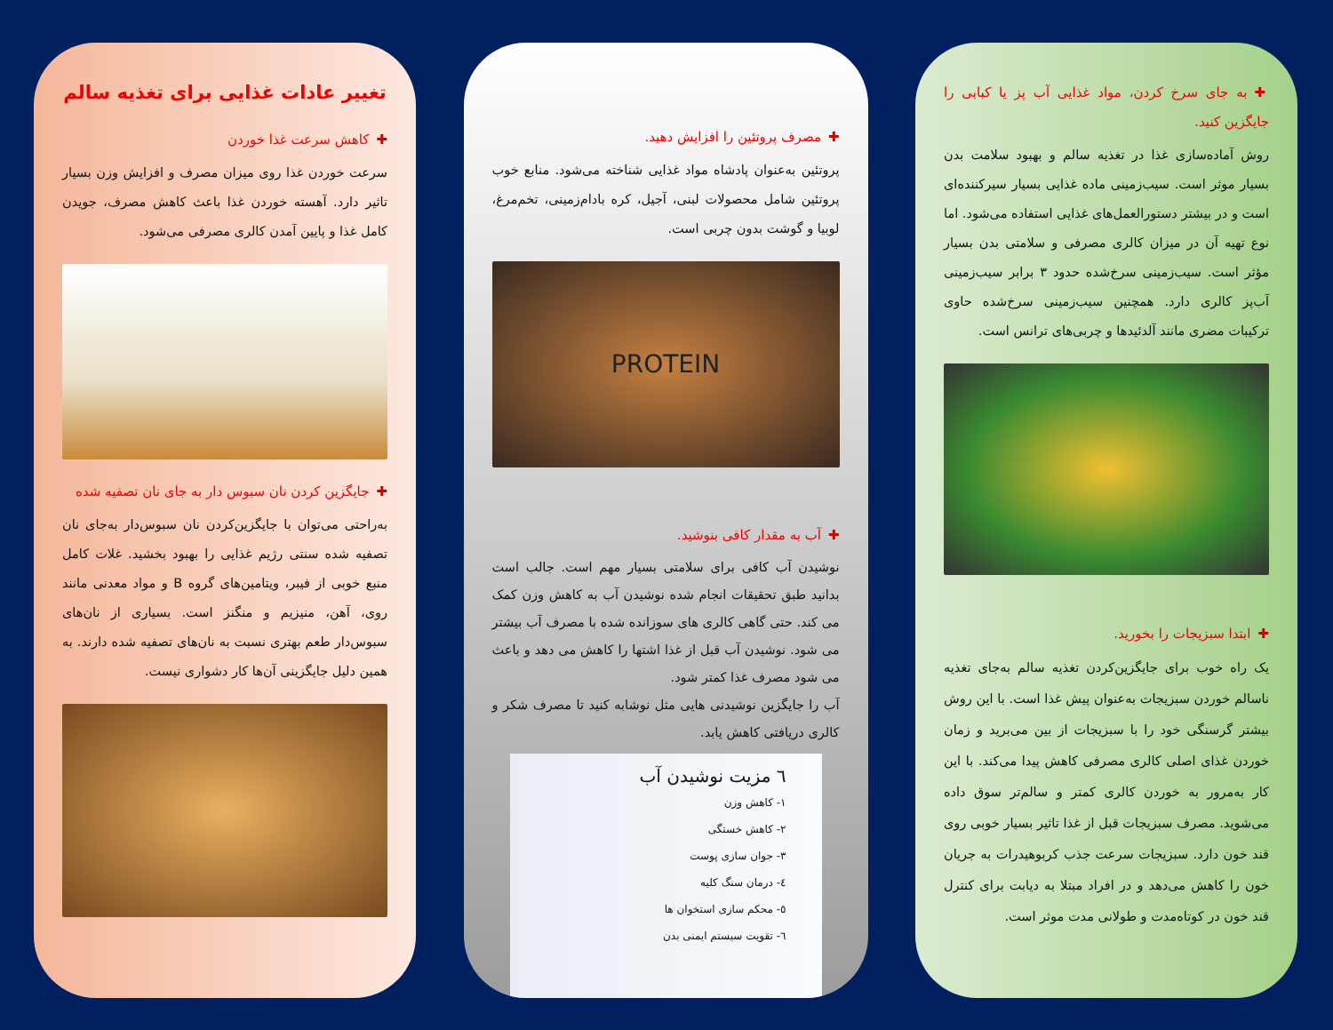تغییر عادات غذایی برای تغذیه سالم
✚کاهش سرعت غذا خوردن
سرعت خوردن غذا روی میزان مصرف و افزایش وزن بسیار تاثیر دارد. آهسته خوردن غذا باعث کاهش مصرف، جویدن کامل غذا و پایین آمدن کالری مصرفی می‌شود.
✚جایگزین کردن نان سبوس دار به جای نان تصفیه شده
به‌راحتی می‌توان با جایگزین‌کردن نان سبوس‌دار به‌جای نان تصفیه شده سنتی رژیم غذایی را بهبود بخشید. غلات کامل منبع خوبی از فیبر، ویتامین‌های گروه B و مواد معدنی مانند روی، آهن، منیزیم و منگنز است. بسیاری از نان‌های سبوس‌دار طعم بهتری نسبت به نان‌های تصفیه شده دارند. به همین دلیل جایگزینی آن‌ها کار دشواری نیست.
✚مصرف پروتئین را افزایش دهید.
پروتئین به‌عنوان پادشاه مواد غذایی شناخته می‌شود. منابع خوب پروتئین شامل محصولات لبنی، آجیل، کره بادام‌زمینی، تخم‌مرغ، لوبیا و گوشت بدون چربی است.
PROTEIN
✚آب به مقدار کافی بنوشید.
نوشیدن آب کافی برای سلامتی بسیار مهم است. جالب است بدانید طبق تحقیقات انجام شده نوشیدن آب به کاهش وزن کمک می کند. حتی گاهی کالری های سوزانده شده با مصرف آب بیشتر می شود. نوشیدن آب قبل از غذا اشتها را کاهش می دهد و باعث می شود مصرف غذا کمتر شود.
آب را جایگزین نوشیدنی هایی مثل نوشابه کنید تا مصرف شکر و کالری دریافتی کاهش یابد.
٦ مزیت نوشیدن آب
١- کاهش وزن
٢- کاهش خستگی
٣- جوان سازی پوست
٤- درمان سنگ کلیه
٥- محکم سازی استخوان ها
٦- تقویت سیستم ایمنی بدن
✚به جای سرخ کردن، مواد غذایی آب پز یا کبابی را جایگزین کنید.
روش آماده‌سازی غذا در تغذیه سالم و بهبود سلامت بدن بسیار موثر است. سیب‌زمینی ماده غذایی بسیار سیرکننده‌ای است و در بیشتر دستورالعمل‌های غذایی استفاده می‌شود. اما نوع تهیه آن در میزان کالری مصرفی و سلامتی بدن بسیار مؤثر است. سیب‌زمینی سرخ‌شده حدود ۳ برابر سیب‌زمینی آب‌پز کالری دارد. همچنین سیب‌زمینی سرخ‌شده حاوی ترکیبات مضری مانند آلدئیدها و چربی‌های ترانس است.
✚ابتدا سبزیجات را بخورید.
یک راه خوب برای جایگزین‌کردن تغذیه سالم به‌جای تغذیه ناسالم خوردن سبزیجات به‌عنوان پیش غذا است. با این روش بیشتر گرسنگی خود را با سبزیجات از بین می‌برید و زمان خوردن غذای اصلی کالری مصرفی کاهش پیدا می‌کند. با این کار به‌مرور به خوردن کالری کمتر و سالم‌تر سوق داده می‌شوید. مصرف سبزیجات قبل از غذا تاثیر بسیار خوبی روی قند خون دارد. سبزیجات سرعت جذب کربوهیدرات به جریان خون را کاهش می‌دهد و در افراد مبتلا به دیابت برای کنترل قند خون در کوتاه‌مدت و طولانی مدت موثر است.